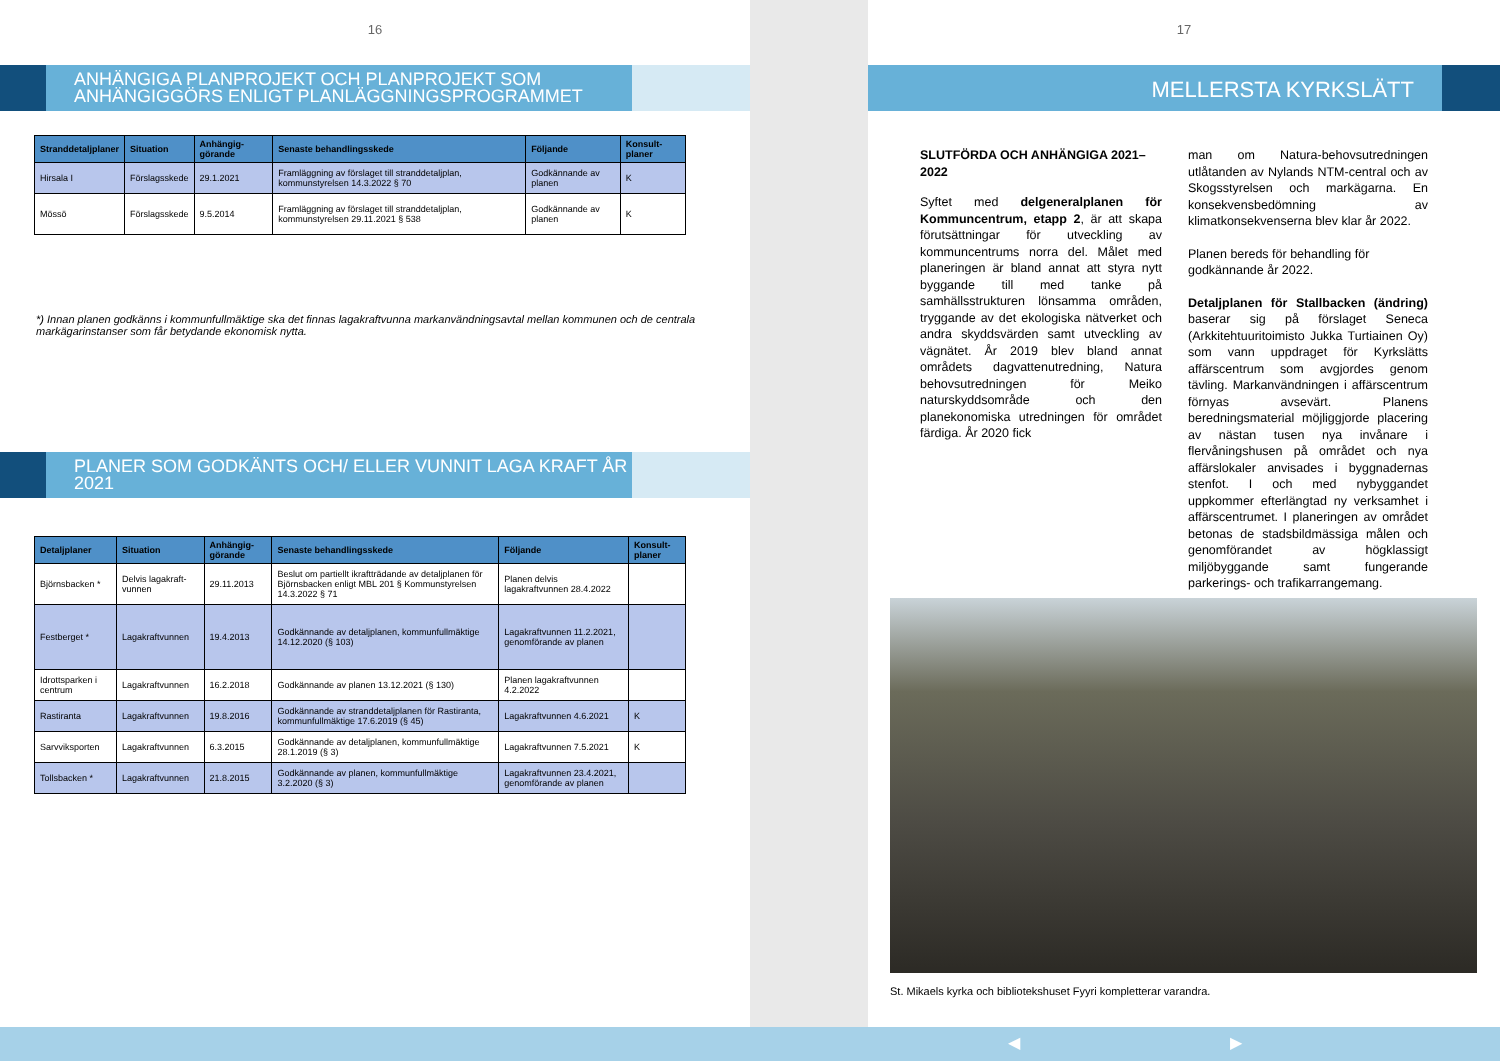16
ANHÄNGIGA PLANPROJEKT OCH PLANPROJEKT SOM ANHÄNGIGGÖRS ENLIGT PLANLÄGGNINGSPROGRAMMET
| Stranddetaljplaner | Situation | Anhängig-görande | Senaste behandlingsskede | Följande | Konsult-planer |
| --- | --- | --- | --- | --- | --- |
| Hirsala I | Förslagsskede | 29.1.2021 | Framläggning av förslaget till stranddetaljplan, kommunstyrelsen 14.3.2022 § 70 | Godkännande av planen | K |
| Mössö | Förslagsskede | 9.5.2014 | Framläggning av förslaget till stranddetaljplan, kommunstyrelsen 29.11.2021 § 538 | Godkännande av planen | K |
*) Innan planen godkänns i kommunfullmäktige ska det finnas lagakraftvunna markanvändningsavtal mellan kommunen och de centrala markägarinstanser som får betydande ekonomisk nytta.
PLANER SOM GODKÄNTS OCH/ ELLER VUNNIT LAGA KRAFT ÅR 2021
| Detaljplaner | Situation | Anhängig-görande | Senaste behandlingsskede | Följande | Konsult-planer |
| --- | --- | --- | --- | --- | --- |
| Björnsbacken * | Delvis lagakraft-vunnen | 29.11.2013 | Beslut om partiellt ikraftträdande av detaljplanen för Björnsbacken enligt MBL 201 § Kommunstyrelsen 14.3.2022 § 71 | Planen delvis lagakraftvunnen 28.4.2022 | |
| Festberget * | Lagakraftvunnen | 19.4.2013 | Godkännande av detaljplanen, kommunfullmäktige 14.12.2020 (§ 103) | Lagakraftvunnen 11.2.2021, genomförande av planen | |
| Idrottsparken i centrum | Lagakraftvunnen | 16.2.2018 | Godkännande av planen 13.12.2021 (§ 130) | Planen lagakraftvunnen 4.2.2022 | |
| Rastiranta | Lagakraftvunnen | 19.8.2016 | Godkännande av stranddetaljplanen för Rastiranta, kommunfullmäktige 17.6.2019 (§ 45) | Lagakraftvunnen 4.6.2021 | K |
| Sarvviksporten | Lagakraftvunnen | 6.3.2015 | Godkännande av detaljplanen, kommunfullmäktige 28.1.2019 (§ 3) | Lagakraftvunnen 7.5.2021 | K |
| Tollsbacken * | Lagakraftvunnen | 21.8.2015 | Godkännande av planen, kommunfullmäktige 3.2.2020 (§ 3) | Lagakraftvunnen 23.4.2021, genomförande av planen | |
17
MELLERSTA KYRKSLÄTT
SLUTFÖRDA OCH ANHÄNGIGA 2021–2022
Syftet med delgeneralplanen för Kommuncentrum, etapp 2, är att skapa förutsättningar för utveckling av kommuncentrums norra del. Målet med planeringen är bland annat att styra nytt byggande till med tanke på samhällsstrukturen lönsamma områden, tryggande av det ekologiska nätverket och andra skyddsvärden samt utveckling av vägnätet. År 2019 blev bland annat områdets dagvattenutredning, Natura behovsutredningen för Meiko naturskyddsområde och den planekonomiska utredningen för området färdiga. År 2020 fick
man om Natura-behovsutredningen utlåtanden av Nylands NTM-central och av Skogsstyrelsen och markägarna. En konsekvensbedömning av klimatkonsekvenserna blev klar år 2022.
Planen bereds för behandling för godkännande år 2022.
Detaljplanen för Stallbacken (ändring) baserar sig på förslaget Seneca (Arkkitehtuuritoimisto Jukka Turtiainen Oy) som vann uppdraget för Kyrkslätts affärscentrum som avgjordes genom tävling. Markanvändningen i affärscentrum förnyas avsevärt. Planens beredningsmaterial möjliggjorde placering av nästan tusen nya invånare i flervåningshusen på området och nya affärslokaler anvisades i byggnadernas stenfot. I och med nybyggandet uppkommer efterlängtad ny verksamhet i affärscentrumet. I planeringen av området betonas de stadsbildmässiga målen och genomförandet av högklassigt miljöbyggande samt fungerande parkerings- och trafikarrangemang.
St. Mikaels kyrka och bibliotekshuset Fyyri kompletterar varandra.
◀ ▶